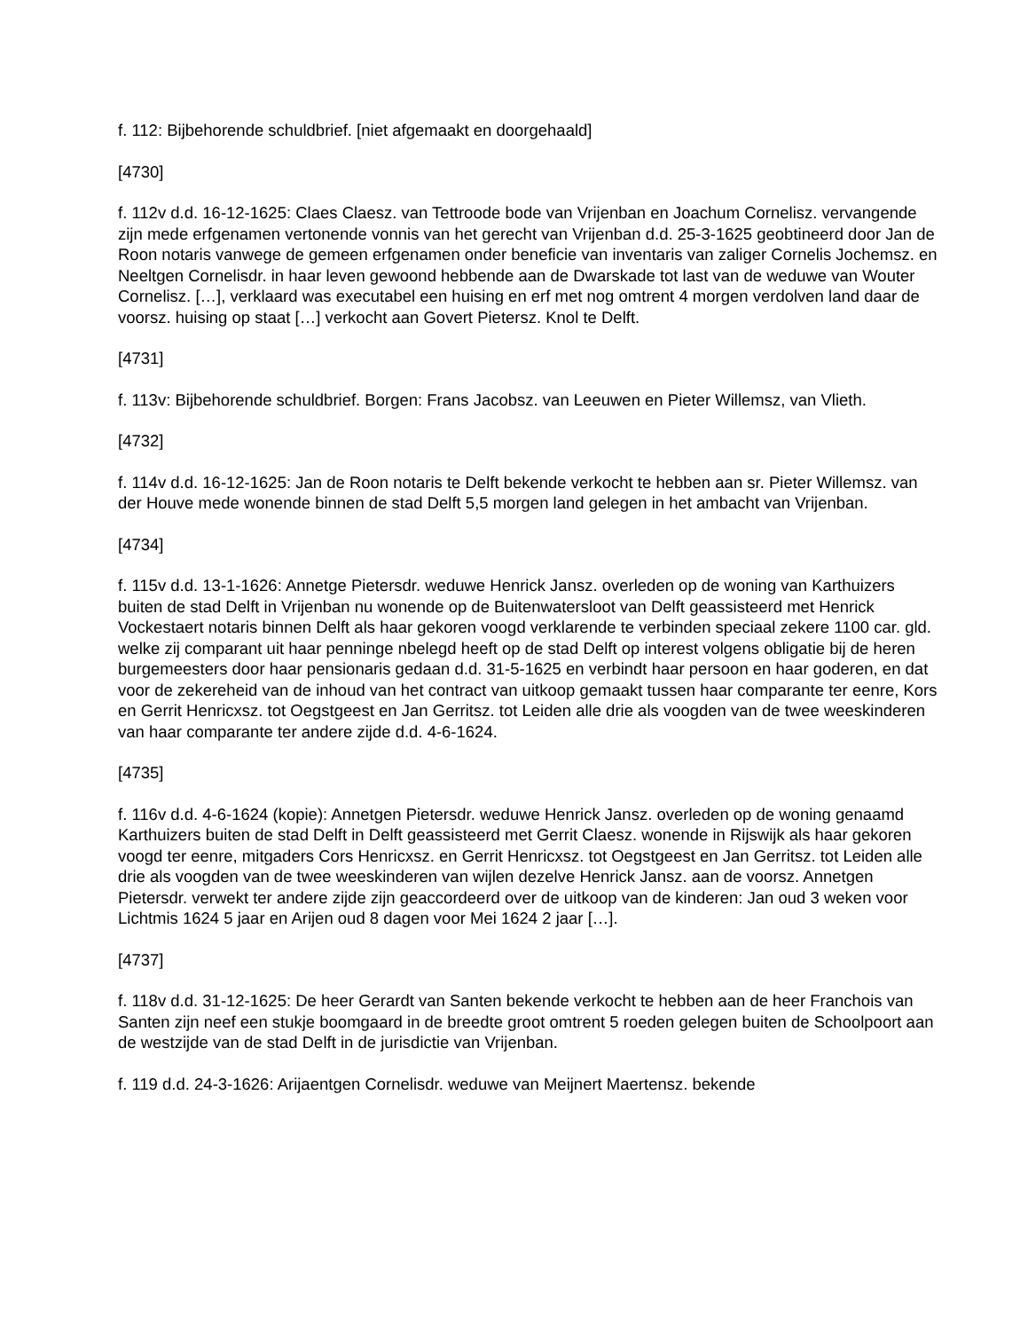f. 112: Bijbehorende schuldbrief. [niet afgemaakt en doorgehaald]
[4730]
f. 112v d.d. 16-12-1625: Claes Claesz. van Tettroode bode van Vrijenban en Joachum Cornelisz. vervangende zijn mede erfgenamen vertonende vonnis van het gerecht van Vrijenban d.d. 25-3-1625 geobtineerd door Jan de Roon notaris vanwege de gemeen erfgenamen onder beneficie van inventaris van zaliger Cornelis Jochemsz. en Neeltgen Cornelisdr. in haar leven gewoond hebbende aan de Dwarskade tot last van de weduwe van Wouter Cornelisz. […], verklaard was executabel een huising en erf met nog omtrent 4 morgen verdolven land daar de voorsz. huising op staat […] verkocht aan Govert Pietersz. Knol te Delft.
[4731]
f. 113v: Bijbehorende schuldbrief. Borgen: Frans Jacobsz. van Leeuwen en Pieter Willemsz, van Vlieth.
[4732]
f. 114v d.d. 16-12-1625: Jan de Roon notaris te Delft bekende verkocht te hebben aan sr. Pieter Willemsz. van der Houve mede wonende binnen de stad Delft 5,5 morgen land gelegen in het ambacht van Vrijenban.
[4734]
f. 115v d.d. 13-1-1626: Annetge Pietersdr. weduwe Henrick Jansz. overleden op de woning van Karthuizers buiten de stad Delft in Vrijenban nu wonende op de Buitenwatersloot van Delft geassisteerd met Henrick Vockestaert notaris binnen Delft als haar gekoren voogd verklarende te verbinden speciaal zekere 1100 car. gld. welke zij comparant uit haar penninge nbelegd heeft op de stad Delft op interest volgens obligatie bij de heren burgemeesters door haar pensionaris gedaan d.d. 31-5-1625 en verbindt haar persoon en haar goderen, en dat voor de zekereheid van de inhoud van het contract van uitkoop gemaakt tussen haar comparante ter eenre, Kors en Gerrit Henricxsz. tot Oegstgeest en Jan Gerritsz. tot Leiden alle drie als voogden van de twee weeskinderen van haar comparante ter andere zijde d.d. 4-6-1624.
[4735]
f. 116v d.d. 4-6-1624 (kopie): Annetgen Pietersdr. weduwe Henrick Jansz. overleden op de woning genaamd Karthuizers buiten de stad Delft in Delft geassisteerd met Gerrit Claesz. wonende in Rijswijk als haar gekoren voogd ter eenre, mitgaders Cors Henricxsz. en Gerrit Henricxsz. tot Oegstgeest en Jan Gerritsz. tot Leiden alle drie als voogden van de twee weeskinderen van wijlen dezelve Henrick Jansz. aan de voorsz. Annetgen Pietersdr. verwekt ter andere zijde zijn geaccordeerd over de uitkoop van de kinderen: Jan oud 3 weken voor Lichtmis 1624 5 jaar en Arijen oud 8 dagen voor Mei 1624 2 jaar […].
[4737]
f. 118v d.d. 31-12-1625: De heer Gerardt van Santen bekende verkocht te hebben aan de heer Franchois van Santen zijn neef een stukje boomgaard in de breedte groot omtrent 5 roeden gelegen buiten de Schoolpoort aan de westzijde van de stad Delft in de jurisdictie van Vrijenban.
f. 119 d.d. 24-3-1626: Arijaentgen Cornelisdr. weduwe van Meijnert Maertensz. bekende